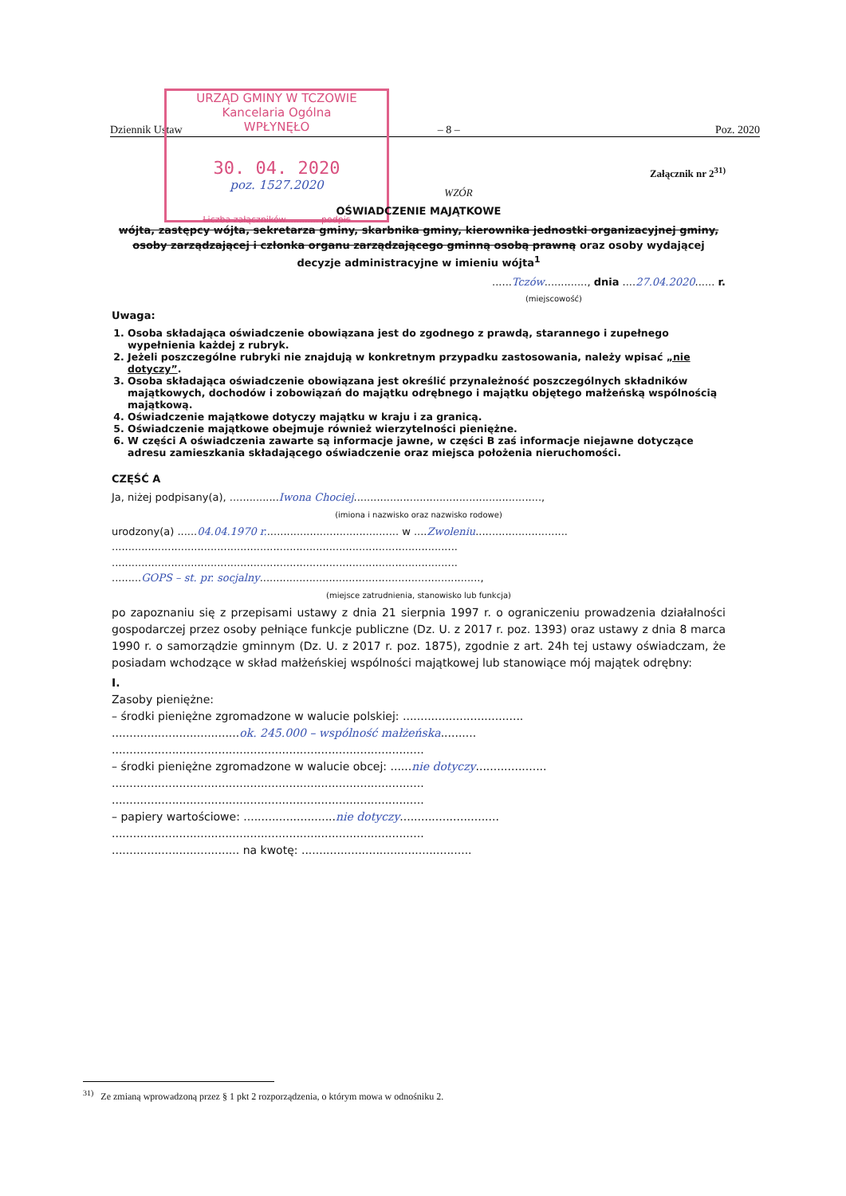Dziennik Ustaw – 8 – Poz. 2020
URZĄD GMINY W TCZOWIE
Kancelaria Ogólna
WPŁYNĘŁO
30. 04. 2020
poz. 1527.2020
Liczba załączników............ podpis
Załącznik nr 2<sup>31)</sup>
WZÓR
OŚWIADCZENIE MAJĄTKOWE
wójta, zastępcy wójta, sekretarza gminy, skarbnika gminy, kierownika jednostki organizacyjnej gminy, osoby zarządzającej i członka organu zarządzającego gminną osobą prawną oraz osoby wydającej decyzje administracyjne w imieniu wójta<sup>1</sup>
......Tczów............., dnia ....27.04.2020...... r.
(miejscowość)
Uwaga:
1. Osoba składająca oświadczenie obowiązana jest do zgodnego z prawdą, starannego i zupełnego wypełnienia każdej z rubryk.
2. Jeżeli poszczególne rubryki nie znajdują w konkretnym przypadku zastosowania, należy wpisać „nie dotyczy”.
3. Osoba składająca oświadczenie obowiązana jest określić przynależność poszczególnych składników majątkowych, dochodów i zobowiązań do majątku odrębnego i majątku objętego małżeńską wspólnością majątkową.
4. Oświadczenie majątkowe dotyczy majątku w kraju i za granicą.
5. Oświadczenie majątkowe obejmuje również wierzytelności pieniężne.
6. W części A oświadczenia zawarte są informacje jawne, w części B zaś informacje niejawne dotyczące adresu zamieszkania składającego oświadczenie oraz miejsca położenia nieruchomości.
CZĘŚĆ A
Ja, niżej podpisany(a), ...............Iwona Chociej.........................................................,
(imiona i nazwisko oraz nazwisko rodowe)
urodzony(a) ......04.04.1970 r......................................... w ....Zwoleniu............................
.........................................................................................................
.........................................................................................................
.........GOPS – st. pr. socjalny...................................................................,
(miejsce zatrudnienia, stanowisko lub funkcja)
po zapoznaniu się z przepisami ustawy z dnia 21 sierpnia 1997 r. o ograniczeniu prowadzenia działalności gospodarczej przez osoby pełniące funkcje publiczne (Dz. U. z 2017 r. poz. 1393) oraz ustawy z dnia 8 marca 1990 r. o samorządzie gminnym (Dz. U. z 2017 r. poz. 1875), zgodnie z art. 24h tej ustawy oświadczam, że posiadam wchodzące w skład małżeńskiej wspólności majątkowej lub stanowiące mój majątek odrębny:
I.
Zasoby pieniężne:
– środki pieniężne zgromadzone w walucie polskiej: ..................................
....................................ok. 245.000 – wspólność małżeńska..........
........................................................................................
– środki pieniężne zgromadzone w walucie obcej: ......nie dotyczy....................
........................................................................................
........................................................................................
– papiery wartościowe: ..........................nie dotyczy............................
........................................................................................
.................................... na kwotę: ................................................
<sup>31)</sup> Ze zmianą wprowadzoną przez § 1 pkt 2 rozporządzenia, o którym mowa w odnośniku 2.